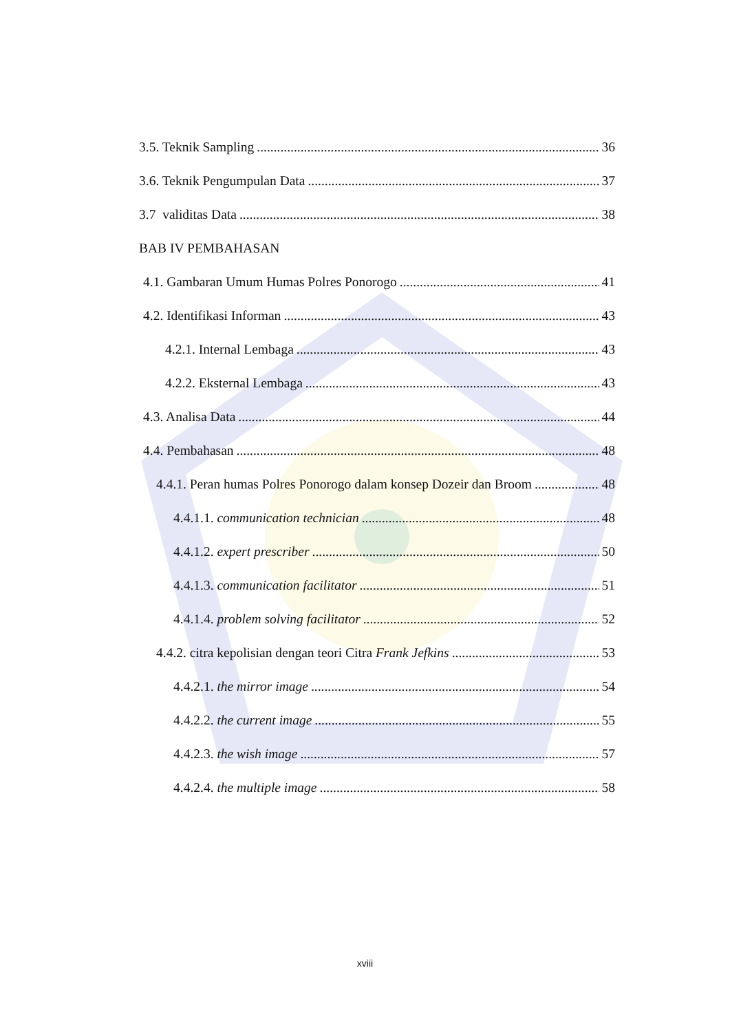3.5. Teknik Sampling 36
3.6. Teknik Pengumpulan Data 37
3.7 validitas Data 38
BAB IV PEMBAHASAN
4.1. Gambaran Umum Humas Polres Ponorogo 41
4.2. Identifikasi Informan 43
4.2.1. Internal Lembaga 43
4.2.2. Eksternal Lembaga 43
4.3. Analisa Data 44
4.4. Pembahasan 48
4.4.1. Peran humas Polres Ponorogo dalam konsep Dozeir dan Broom 48
4.4.1.1. communication technician 48
4.4.1.2. expert prescriber 50
4.4.1.3. communication facilitator 51
4.4.1.4. problem solving facilitator 52
4.4.2. citra kepolisian dengan teori Citra Frank Jefkins 53
4.4.2.1. the mirror image 54
4.4.2.2. the current image 55
4.4.2.3. the wish image 57
4.4.2.4. the multiple image 58
xviii